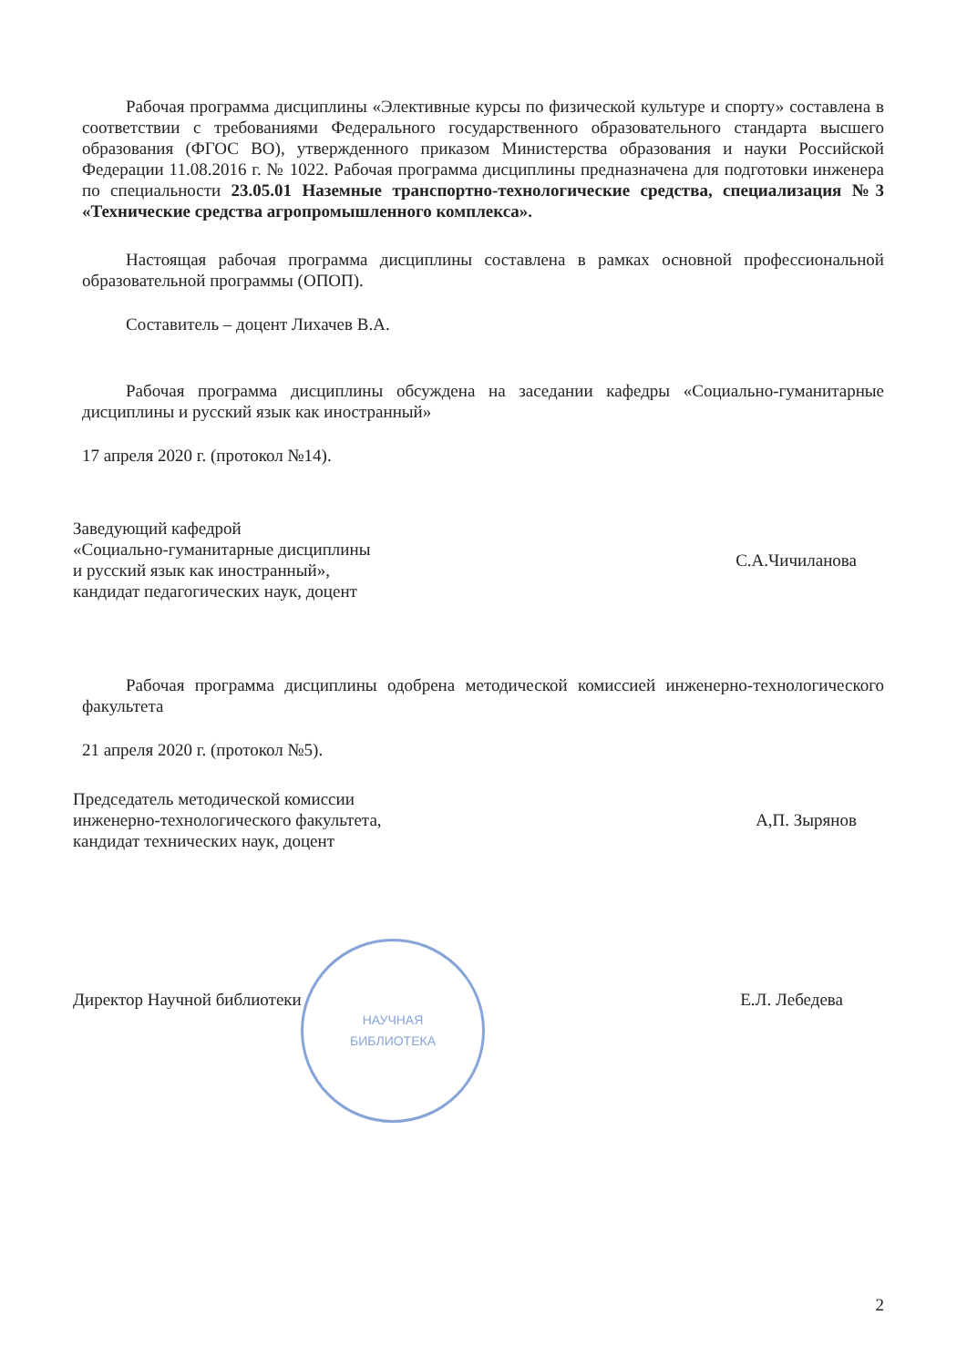Рабочая программа дисциплины «Элективные курсы по физической культуре и спорту» составлена в соответствии с требованиями Федерального государственного образовательного стандарта высшего образования (ФГОС ВО), утвержденного приказом Министерства образования и науки Российской Федерации 11.08.2016 г. № 1022. Рабочая программа дисциплины предназначена для подготовки инженера по специальности 23.05.01 Наземные транспортно-технологические средства, специализация №3 «Технические средства агропромышленного комплекса».
Настоящая рабочая программа дисциплины составлена в рамках основной профессиональной образовательной программы (ОПОП).
Составитель – доцент Лихачев В.А.
Рабочая программа дисциплины обсуждена на заседании кафедры «Социально-гуманитарные дисциплины и русский язык как иностранный»
17 апреля 2020 г. (протокол №14).
Заведующий кафедрой
«Социально-гуманитарные дисциплины
и русский язык как иностранный»,
кандидат педагогических наук, доцент
С.А.Чичиланова
Рабочая программа дисциплины одобрена методической комиссией инженерно-технологического факультета
21 апреля 2020 г. (протокол №5).
Председатель методической комиссии
инженерно-технологического факультета,
кандидат технических наук, доцент
А,П. Зырянов
НАУЧНАЯ
БИБЛИОТЕКА
Директор Научной библиотеки Е.Л. Лебедева
2